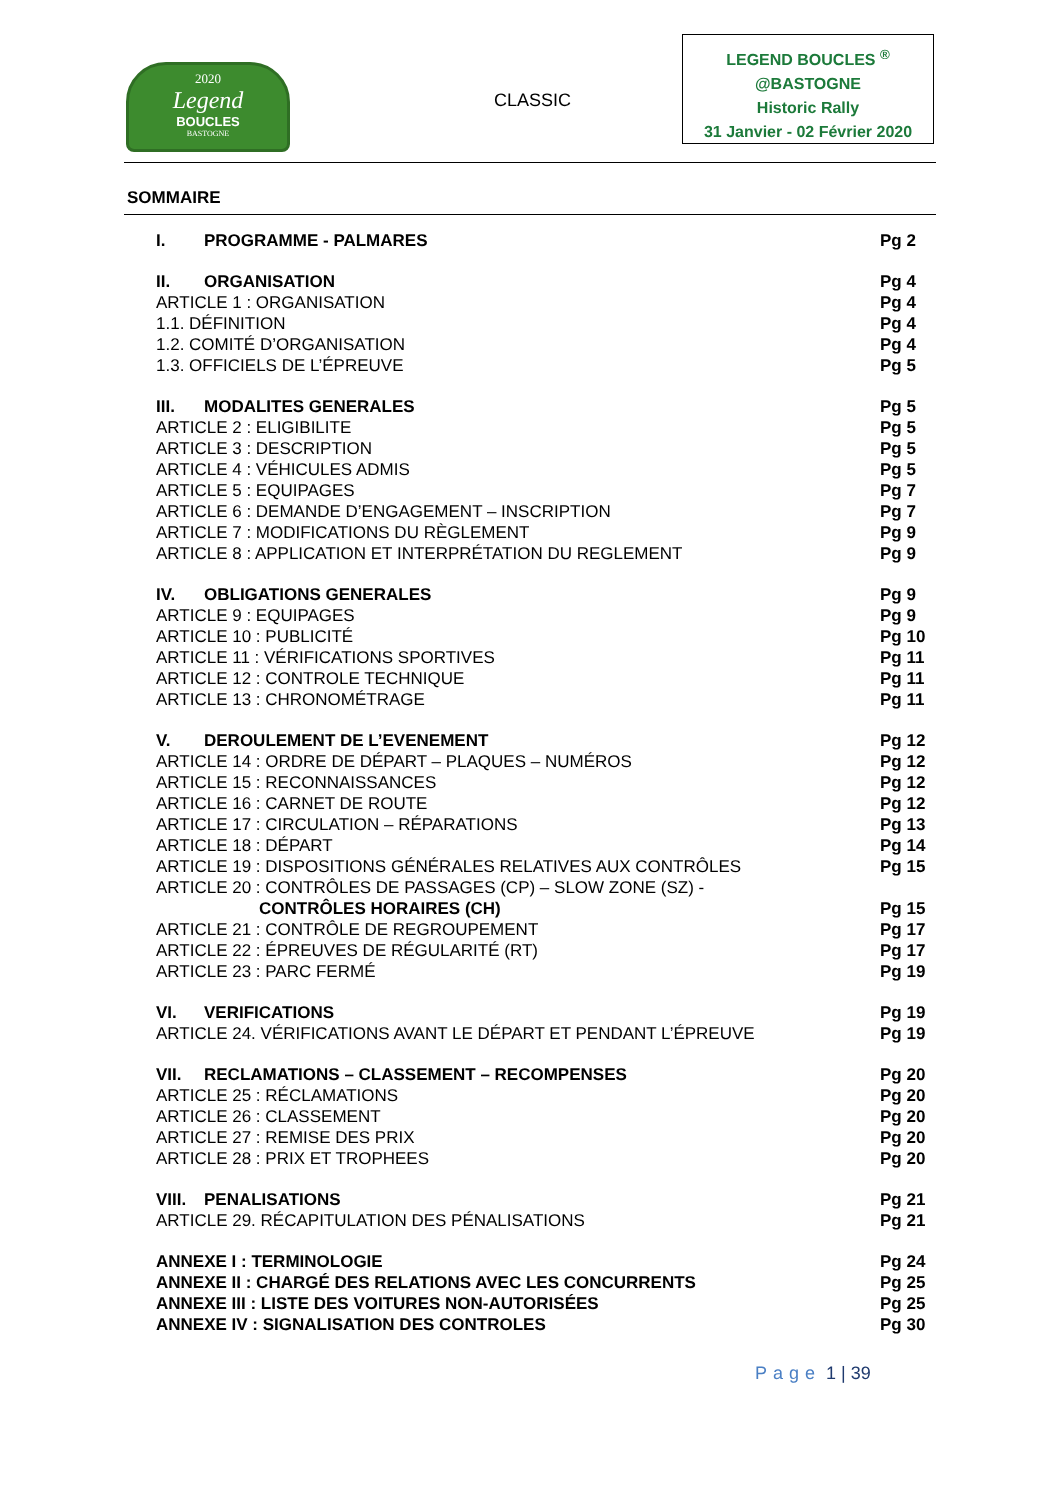2020
Legend
BOUCLES
BASTOGNE
CLASSIC
LEGEND BOUCLES <sup>®</sup>
@BASTOGNE
Historic Rally
31 Janvier - 02 Février 2020
SOMMAIRE
I. PROGRAMME - PALMARES Pg 2
II. ORGANISATION Pg 4
ARTICLE 1 : ORGANISATION Pg 4
1.1. DÉFINITION Pg 4
1.2. COMITÉ D’ORGANISATION Pg 4
1.3. OFFICIELS DE L’ÉPREUVE Pg 5
III. MODALITES GENERALES Pg 5
ARTICLE 2 : ELIGIBILITE Pg 5
ARTICLE 3 : DESCRIPTION Pg 5
ARTICLE 4 : VÉHICULES ADMIS Pg 5
ARTICLE 5 : EQUIPAGES Pg 7
ARTICLE 6 : DEMANDE D’ENGAGEMENT – INSCRIPTION Pg 7
ARTICLE 7 : MODIFICATIONS DU RÈGLEMENT Pg 9
ARTICLE 8 : APPLICATION ET INTERPRÉTATION DU REGLEMENT Pg 9
IV. OBLIGATIONS GENERALES Pg 9
ARTICLE 9 : EQUIPAGES Pg 9
ARTICLE 10 : PUBLICITÉ Pg 10
ARTICLE 11 : VÉRIFICATIONS SPORTIVES Pg 11
ARTICLE 12 : CONTROLE TECHNIQUE Pg 11
ARTICLE 13 : CHRONOMÉTRAGE Pg 11
V. DEROULEMENT DE L’EVENEMENT Pg 12
ARTICLE 14 : ORDRE DE DÉPART – PLAQUES – NUMÉROS Pg 12
ARTICLE 15 : RECONNAISSANCES Pg 12
ARTICLE 16 : CARNET DE ROUTE Pg 12
ARTICLE 17 : CIRCULATION – RÉPARATIONS Pg 13
ARTICLE 18 : DÉPART Pg 14
ARTICLE 19 : DISPOSITIONS GÉNÉRALES RELATIVES AUX CONTRÔLES Pg 15
ARTICLE 20 : CONTRÔLES DE PASSAGES (CP) – SLOW ZONE (SZ) -
CONTRÔLES HORAIRES (CH) Pg 15
ARTICLE 21 : CONTRÔLE DE REGROUPEMENT Pg 17
ARTICLE 22 : ÉPREUVES DE RÉGULARITÉ (RT) Pg 17
ARTICLE 23 : PARC FERMÉ Pg 19
VI. VERIFICATIONS Pg 19
ARTICLE 24. VÉRIFICATIONS AVANT LE DÉPART ET PENDANT L’ÉPREUVE Pg 19
VII. RECLAMATIONS – CLASSEMENT – RECOMPENSES Pg 20
ARTICLE 25 : RÉCLAMATIONS Pg 20
ARTICLE 26 : CLASSEMENT Pg 20
ARTICLE 27 : REMISE DES PRIX Pg 20
ARTICLE 28 : PRIX ET TROPHEES Pg 20
VIII. PENALISATIONS Pg 21
ARTICLE 29. RÉCAPITULATION DES PÉNALISATIONS Pg 21
ANNEXE I : TERMINOLOGIE Pg 24
ANNEXE II : CHARGÉ DES RELATIONS AVEC LES CONCURRENTS Pg 25
ANNEXE III : LISTE DES VOITURES NON-AUTORISÉES Pg 25
ANNEXE IV : SIGNALISATION DES CONTROLES Pg 30
Page 1 | 39